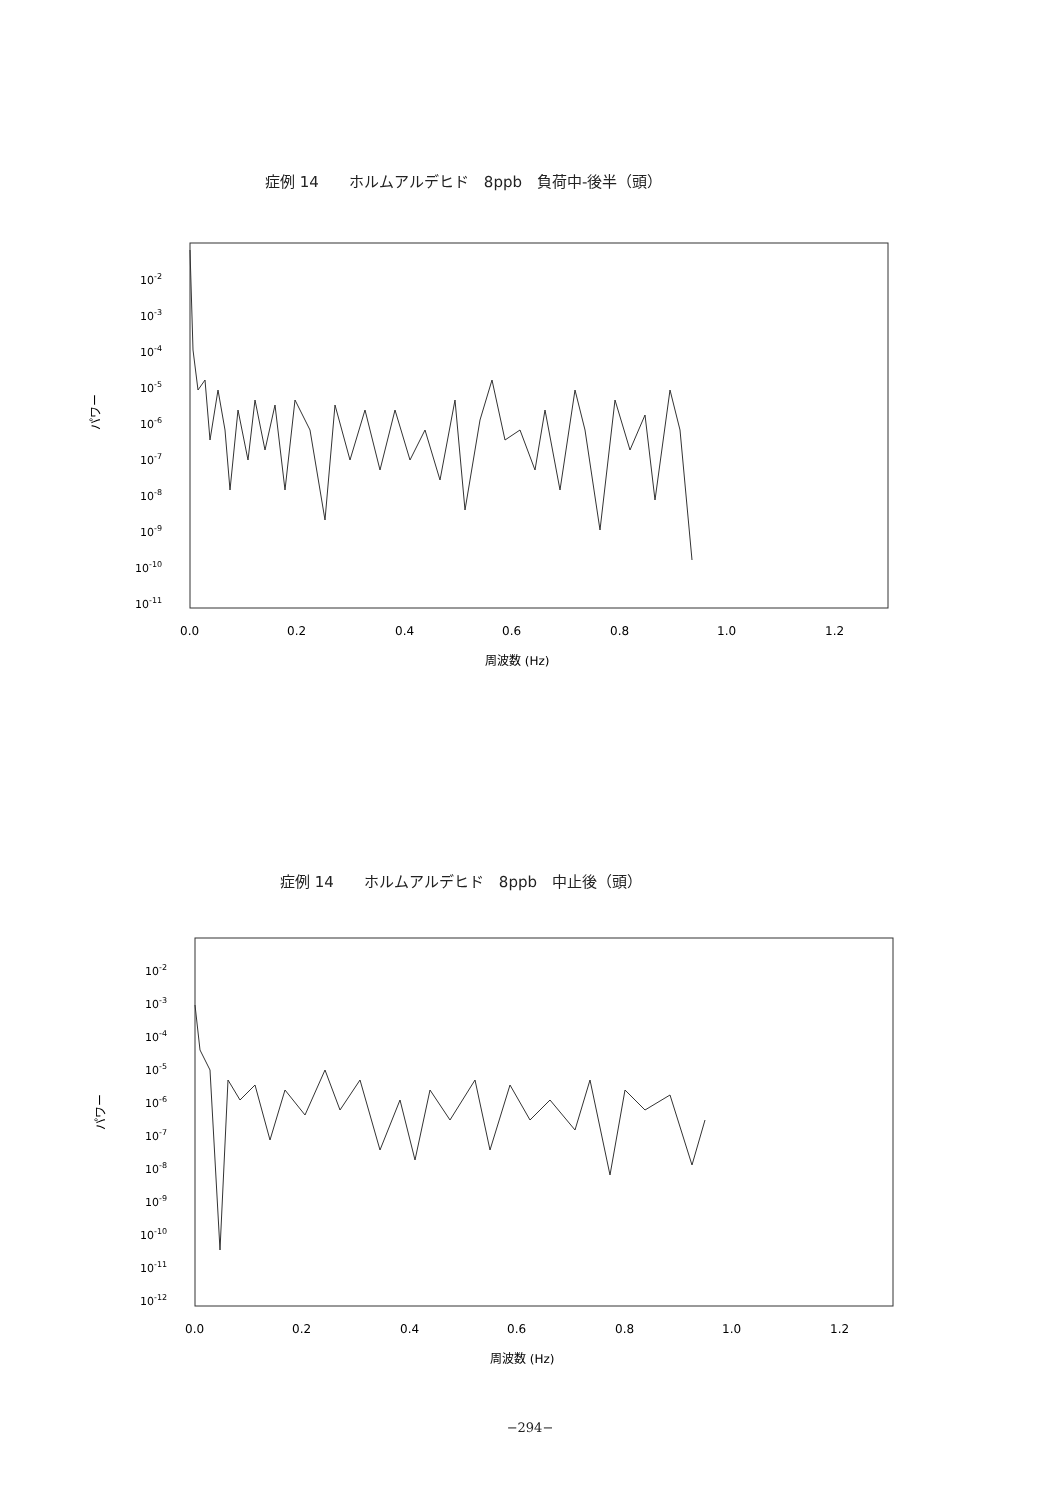症例 14　　ホルムアルデヒド　8ppb　負荷中-後半（頭）
10-2
10-3
10-4
10-5
10-6
10-7
10-8
10-9
10-10
10-11
0.0
0.2
0.4
0.6
0.8
1.0
1.2
周波数 (Hz)
パワー
症例 14　　ホルムアルデヒド　8ppb　中止後（頭）
10-2
10-3
10-4
10-5
10-6
10-7
10-8
10-9
10-10
10-11
10-12
0.0
0.2
0.4
0.6
0.8
1.0
1.2
周波数 (Hz)
パワー
−294−